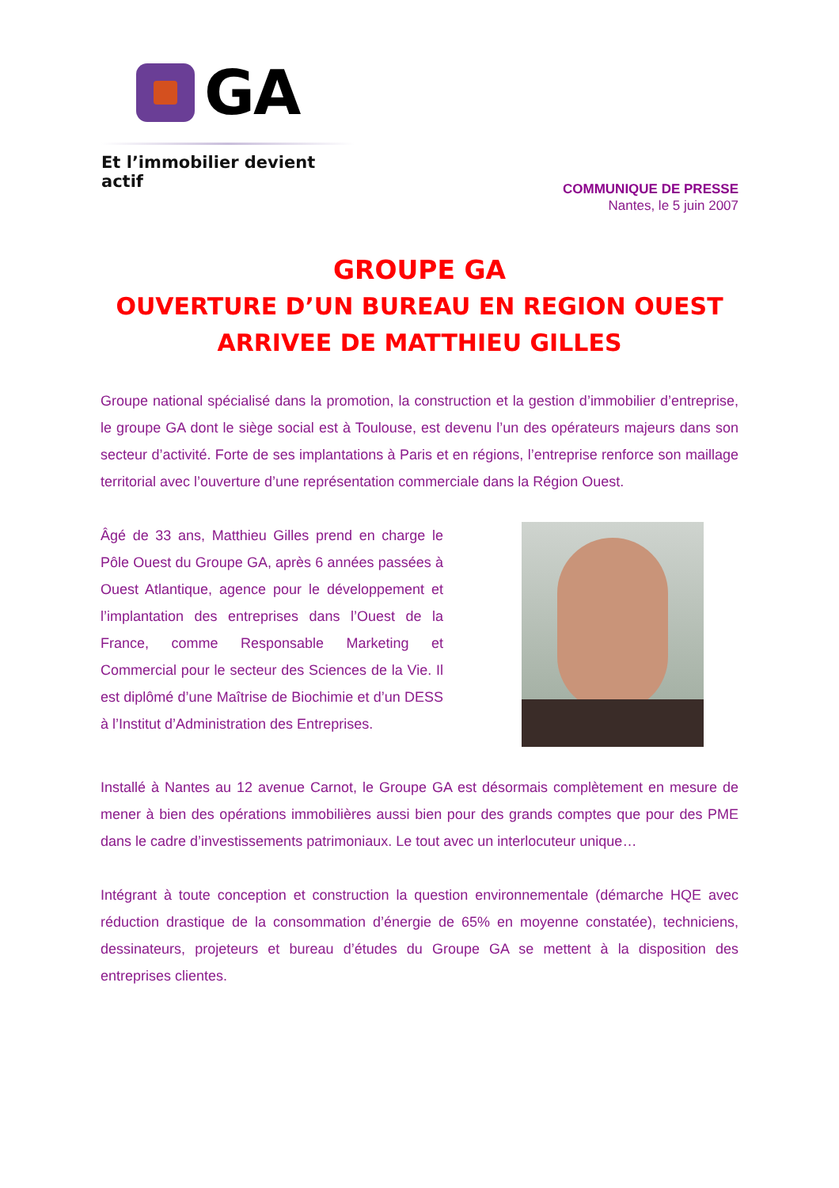GA
Et l’immobilier devient actif
COMMUNIQUE DE PRESSE
Nantes, le 5 juin 2007
GROUPE GA
OUVERTURE D’UN BUREAU EN REGION OUEST
ARRIVEE DE MATTHIEU GILLES
Groupe national spécialisé dans la promotion, la construction et la gestion d’immobilier d’entreprise, le groupe GA dont le siège social est à Toulouse, est devenu l’un des opérateurs majeurs dans son secteur d’activité. Forte de ses implantations à Paris et en régions, l’entreprise renforce son maillage territorial avec l’ouverture d’une représentation commerciale dans la Région Ouest.
Âgé de 33 ans, Matthieu Gilles prend en charge le Pôle Ouest du Groupe GA, après 6 années passées à Ouest Atlantique, agence pour le développement et l’implantation des entreprises dans l’Ouest de la France, comme Responsable Marketing et Commercial pour le secteur des Sciences de la Vie. Il est diplômé d’une Maîtrise de Biochimie et d’un DESS à l’Institut d’Administration des Entreprises.
Installé à Nantes au 12 avenue Carnot, le Groupe GA est désormais complètement en mesure de mener à bien des opérations immobilières aussi bien pour des grands comptes que pour des PME dans le cadre d’investissements patrimoniaux. Le tout avec un interlocuteur unique…
Intégrant à toute conception et construction la question environnementale (démarche HQE avec réduction drastique de la consommation d’énergie de 65% en moyenne constatée), techniciens, dessinateurs, projeteurs et bureau d’études du Groupe GA se mettent à la disposition des entreprises clientes.